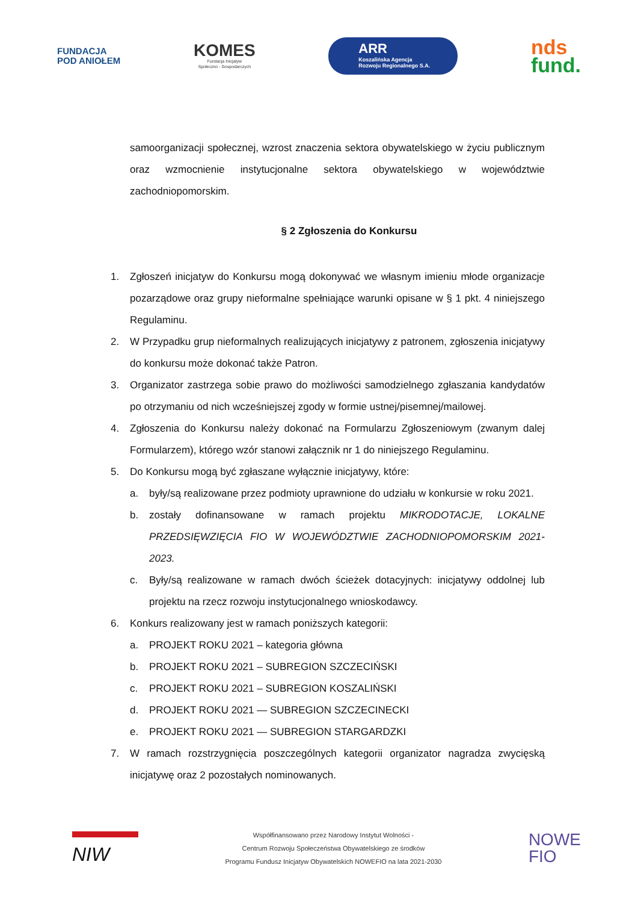FUNDACJA
POD ANIOŁEM
KOMES
Fundacja Inicjatyw
Społeczno - Gospodarczych
ARR
Koszalińska Agencja
Rozwoju Regionalnego S.A.
nds
fund.
samoorganizacji społecznej, wzrost znaczenia sektora obywatelskiego w życiu publicznym oraz wzmocnienie instytucjonalne sektora obywatelskiego w województwie zachodniopomorskim.
§ 2 Zgłoszenia do Konkursu
1. Zgłoszeń inicjatyw do Konkursu mogą dokonywać we własnym imieniu młode organizacje pozarządowe oraz grupy nieformalne spełniające warunki opisane w § 1 pkt. 4 niniejszego Regulaminu.
2. W Przypadku grup nieformalnych realizujących inicjatywy z patronem, zgłoszenia inicjatywy do konkursu może dokonać także Patron.
3. Organizator zastrzega sobie prawo do możliwości samodzielnego zgłaszania kandydatów po otrzymaniu od nich wcześniejszej zgody w formie ustnej/pisemnej/mailowej.
4. Zgłoszenia do Konkursu należy dokonać na Formularzu Zgłoszeniowym (zwanym dalej Formularzem), którego wzór stanowi załącznik nr 1 do niniejszego Regulaminu.
5. Do Konkursu mogą być zgłaszane wyłącznie inicjatywy, które:
a. były/są realizowane przez podmioty uprawnione do udziału w konkursie w roku 2021.
b. zostały dofinansowane w ramach projektu MIKRODOTACJE, LOKALNE PRZEDSIĘWZIĘCIA FIO W WOJEWÓDZTWIE ZACHODNIOPOMORSKIM 2021-2023.
c. Były/są realizowane w ramach dwóch ścieżek dotacyjnych: inicjatywy oddolnej lub projektu na rzecz rozwoju instytucjonalnego wnioskodawcy.
6. Konkurs realizowany jest w ramach poniższych kategorii:
a. PROJEKT ROKU 2021 – kategoria główna
b. PROJEKT ROKU 2021 – SUBREGION SZCZECIŃSKI
c. PROJEKT ROKU 2021 – SUBREGION KOSZALIŃSKI
d. PROJEKT ROKU 2021 — SUBREGION SZCZECINECKI
e. PROJEKT ROKU 2021 — SUBREGION STARGARDZKI
7. W ramach rozstrzygnięcia poszczególnych kategorii organizator nagradza zwycięską inicjatywę oraz 2 pozostałych nominowanych.
NIW
Współfinansowano przez Narodowy Instytut Wolności -
Centrum Rozwoju Społeczeństwa Obywatelskiego ze środków
Programu Fundusz Inicjatyw Obywatelskich NOWEFIO na lata 2021-2030
NOWE
FIO